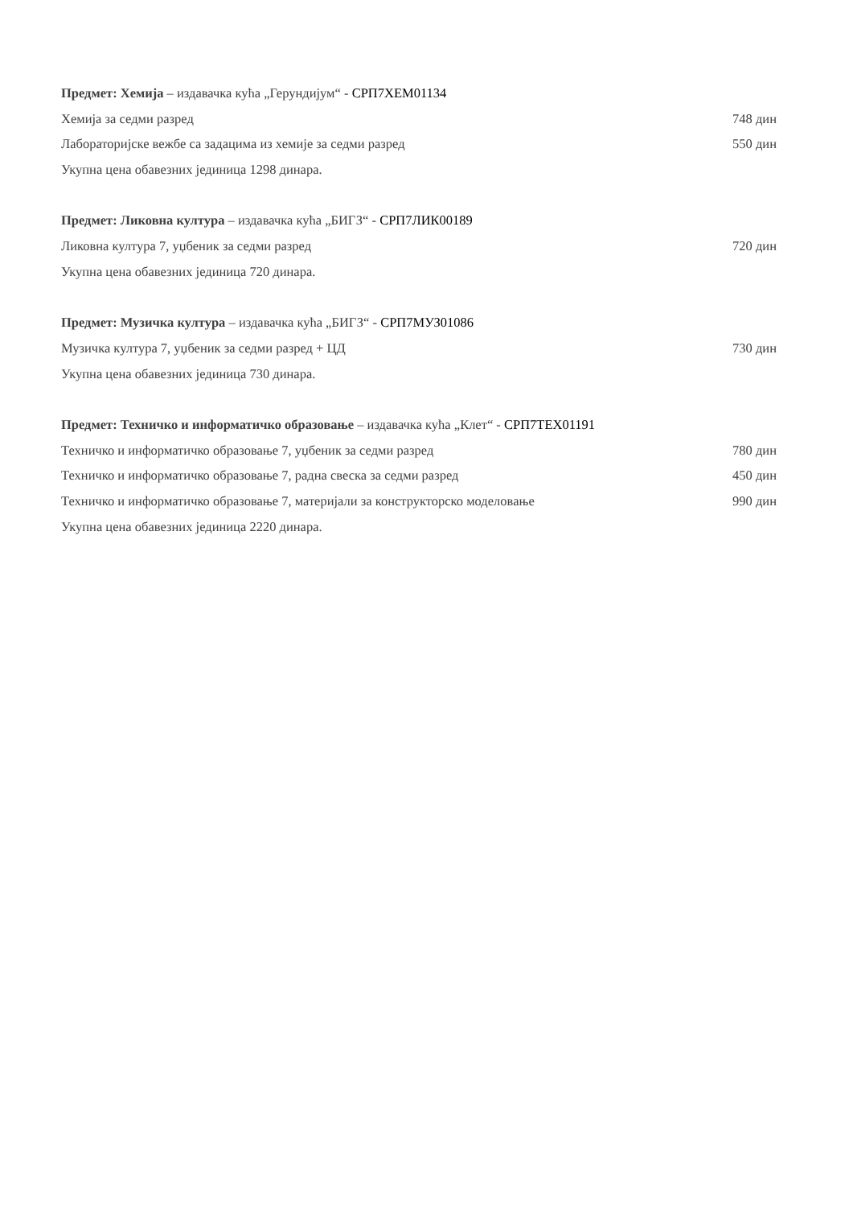Предмет: Хемија – издавачка кућа „Герундијум“ - СРП7ХЕМ01134
Хемија за седми разред 748 дин
Лабораторијске вежбе са задацима из хемије за седми разред 550 дин
Укупна цена обавезних јединица 1298 динара.
Предмет: Ликовна култура – издавачка кућа „БИГЗ“ - СРП7ЛИК00189
Ликовна култура 7, уџбеник за седми разред 720 дин
Укупна цена обавезних јединица 720 динара.
Предмет: Музичка култура – издавачка кућа „БИГЗ“ - СРП7МУЗ01086
Музичка култура 7, уџбеник за седми разред + ЦД 730 дин
Укупна цена обавезних јединица 730 динара.
Предмет: Техничко и информатичко образовање – издавачка кућа „Клет“ - СРП7ТЕХ01191
Техничко и информатичко образовање 7, уџбеник за седми разред 780 дин
Техничко и информатичко образовање 7, радна свеска за седми разред 450 дин
Техничко и информатичко образовање 7, материјали за конструкторско моделовање 990 дин
Укупна цена обавезних јединица 2220 динара.